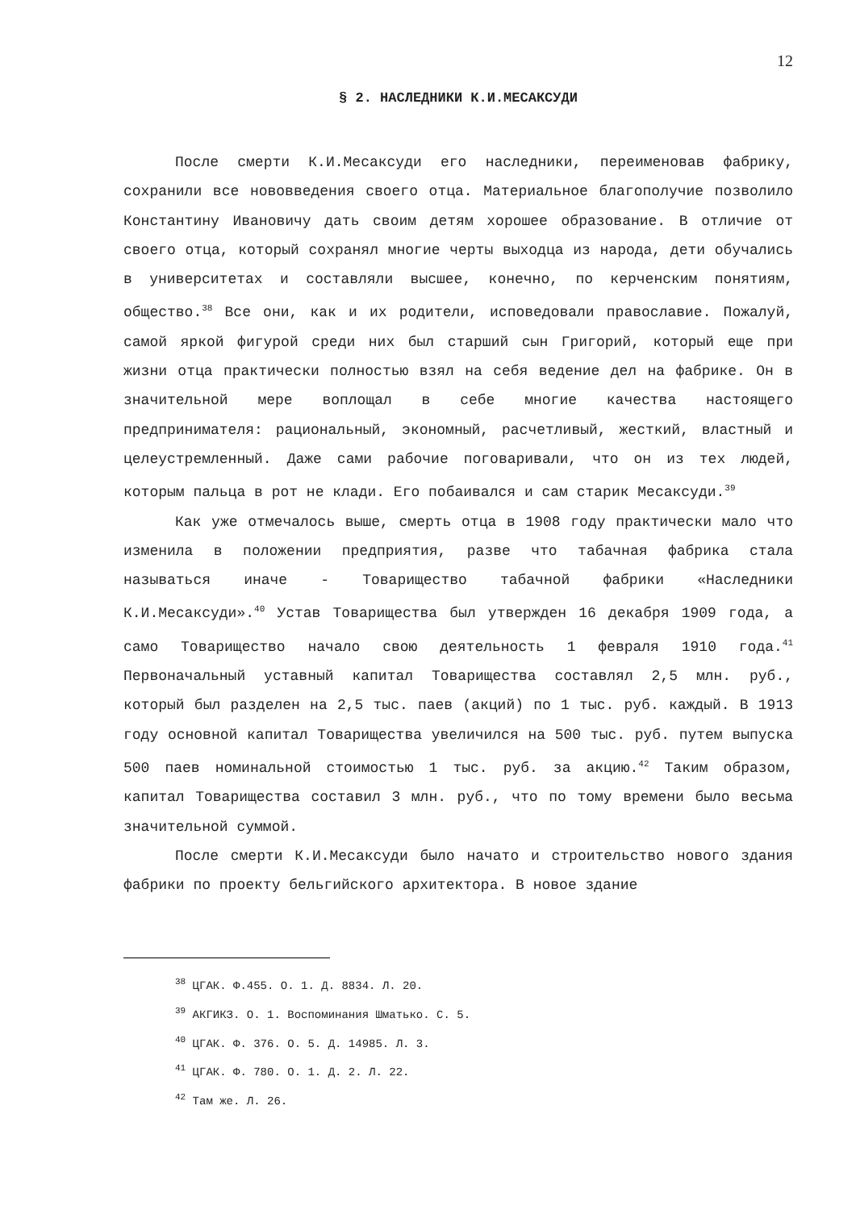12
§ 2. НАСЛЕДНИКИ К.И.МЕСАКСУДИ
После смерти К.И.Месаксуди его наследники, переименовав фабрику, сохранили все нововведения своего отца. Материальное благополучие позволило Константину Ивановичу дать своим детям хорошее образование. В отличие от своего отца, который сохранял многие черты выходца из народа, дети обучались в университетах и составляли высшее, конечно, по керченским понятиям, общество.<sup>38</sup> Все они, как и их родители, исповедовали православие. Пожалуй, самой яркой фигурой среди них был старший сын Григорий, который еще при жизни отца практически полностью взял на себя ведение дел на фабрике. Он в значительной мере воплощал в себе многие качества настоящего предпринимателя: рациональный, экономный, расчетливый, жесткий, властный и целеустремленный. Даже сами рабочие поговаривали, что он из тех людей, которым пальца в рот не клади. Его побаивался и сам старик Месаксуди.<sup>39</sup>
Как уже отмечалось выше, смерть отца в 1908 году практически мало что изменила в положении предприятия, разве что табачная фабрика стала называться иначе - Товарищество табачной фабрики «Наследники К.И.Месаксуди».<sup>40</sup> Устав Товарищества был утвержден 16 декабря 1909 года, а само Товарищество начало свою деятельность 1 февраля 1910 года.<sup>41</sup> Первоначальный уставный капитал Товарищества составлял 2,5 млн. руб., который был разделен на 2,5 тыс. паев (акций) по 1 тыс. руб. каждый. В 1913 году основной капитал Товарищества увеличился на 500 тыс. руб. путем выпуска 500 паев номинальной стоимостью 1 тыс. руб. за акцию.<sup>42</sup> Таким образом, капитал Товарищества составил 3 млн. руб., что по тому времени было весьма значительной суммой.
После смерти К.И.Месаксуди было начато и строительство нового здания фабрики по проекту бельгийского архитектора. В новое здание
<sup>38</sup> ЦГАК. Ф.455. О. 1. Д. 8834. Л. 20.
<sup>39</sup> АКГИКЗ. О. 1. Воспоминания Шматько. С. 5.
<sup>40</sup> ЦГАК. Ф. 376. О. 5. Д. 14985. Л. 3.
<sup>41</sup> ЦГАК. Ф. 780. О. 1. Д. 2. Л. 22.
<sup>42</sup> Там же. Л. 26.